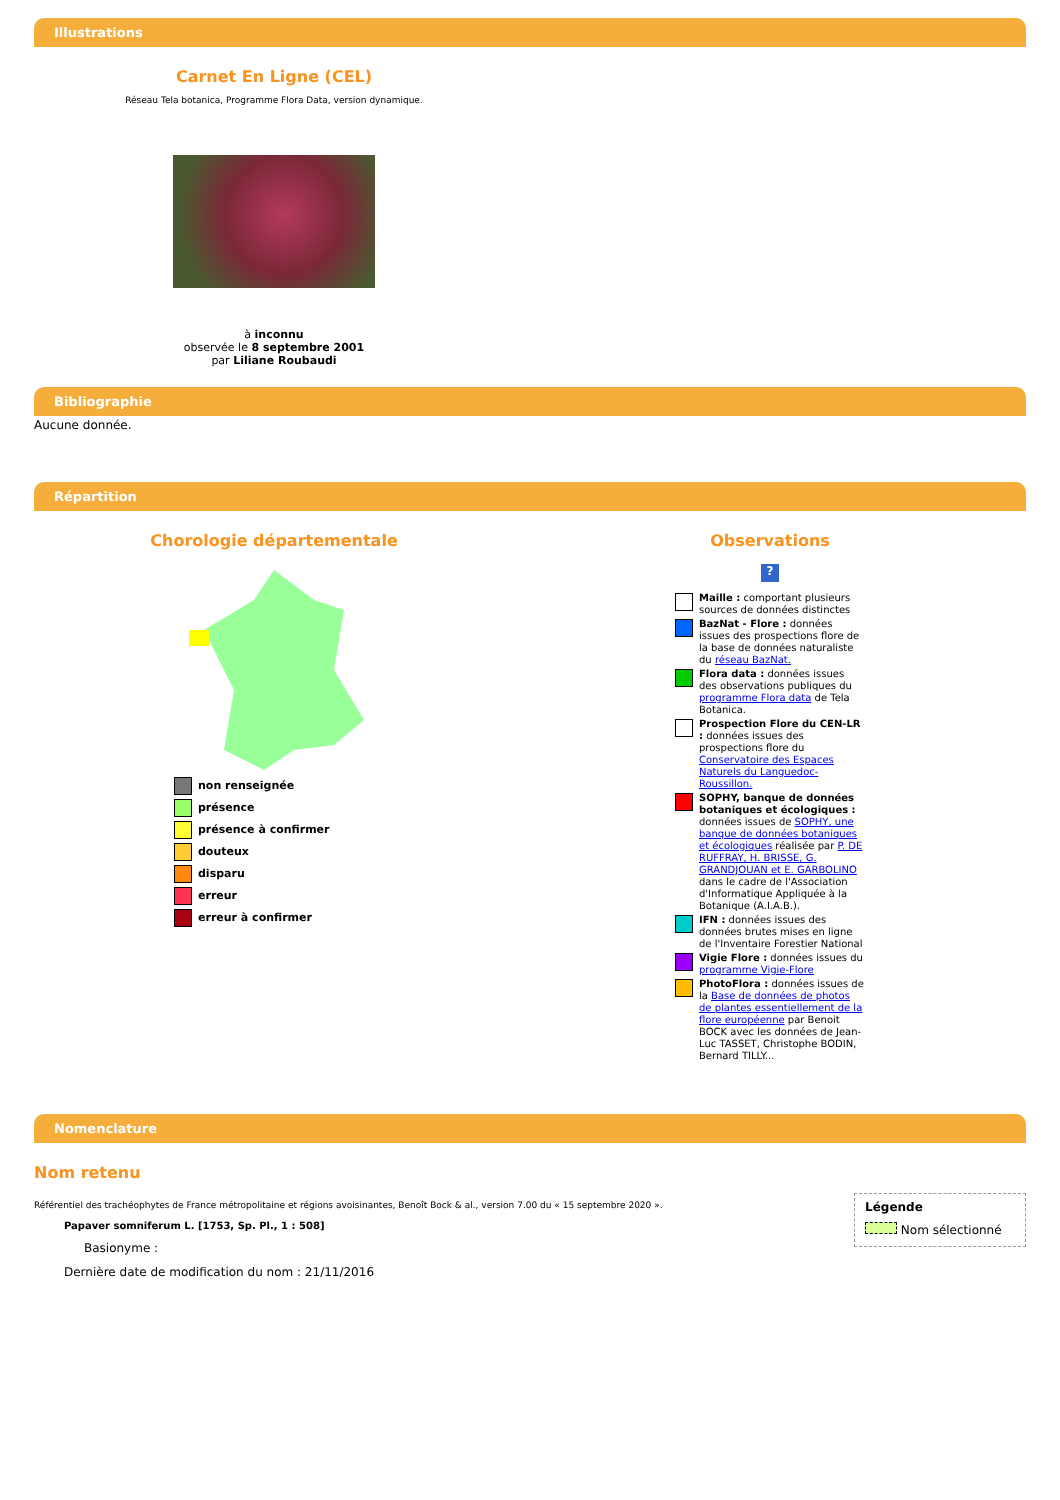Illustrations
Carnet En Ligne (CEL)
Réseau Tela botanica, Programme Flora Data, version dynamique.
à inconnu
observée le 8 septembre 2001
par Liliane Roubaudi
Bibliographie
Aucune donnée.
Répartition
Chorologie départementale
non renseignée
présence
présence à confirmer
douteux
disparu
erreur
erreur à confirmer
Observations
?
Maille : comportant plusieurs sources de données distinctes
BazNat - Flore : données issues des prospections flore de la base de données naturaliste du réseau BazNat.
Flora data : données issues des observations publiques du programme Flora data de Tela Botanica.
Prospection Flore du CEN-LR : données issues des prospections flore du Conservatoire des Espaces Naturels du Languedoc-Roussillon.
SOPHY, banque de données botaniques et écologiques : données issues de SOPHY, une banque de données botaniques et écologiques réalisée par P. DE RUFFRAY, H. BRISSE, G. GRANDJOUAN et E. GARBOLINO dans le cadre de l'Association d'Informatique Appliquée à la Botanique (A.I.A.B.).
IFN : données issues des données brutes mises en ligne de l'Inventaire Forestier National
Vigie Flore : données issues du programme Vigie-Flore
PhotoFlora : données issues de la Base de données de photos de plantes essentiellement de la flore européenne par Benoit BOCK avec les données de Jean-Luc TASSET, Christophe BODIN, Bernard TILLY...
Nomenclature
Nom retenu
Référentiel des trachéophytes de France métropolitaine et régions avoisinantes, Benoît Bock & al., version 7.00 du « 15 septembre 2020 ».
Papaver somniferum L. [1753, Sp. Pl., 1 : 508]
Basionyme :
Dernière date de modification du nom : 21/11/2016
Légende
Nom sélectionné